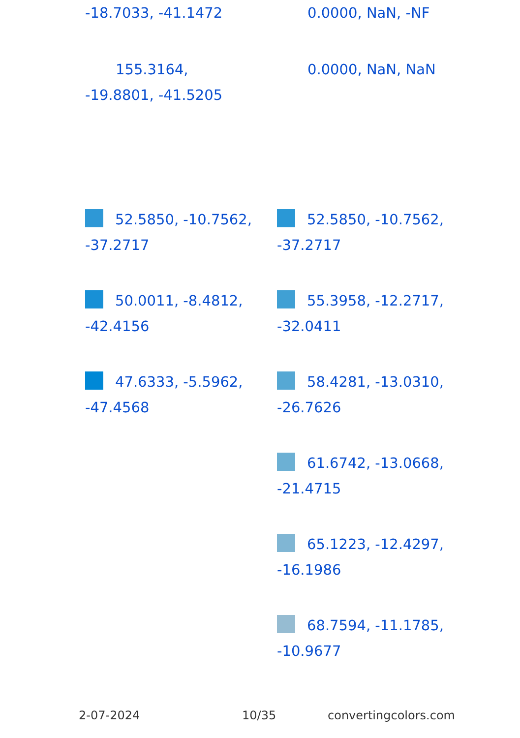-18.7033, -41.1472 0.0000, NaN, -NF
155.3164,
-19.8801, -41.5205
0.0000, NaN, NaN
52.5850, -10.7562,
-37.2717
50.0011, -8.4812,
-42.4156
47.6333, -5.5962,
-47.4568
52.5850, -10.7562,
-37.2717
55.3958, -12.2717,
-32.0411
58.4281, -13.0310,
-26.7626
61.6742, -13.0668,
-21.4715
65.1223, -12.4297,
-16.1986
68.7594, -11.1785,
-10.9677
2-07-2024 10/35 convertingcolors.com